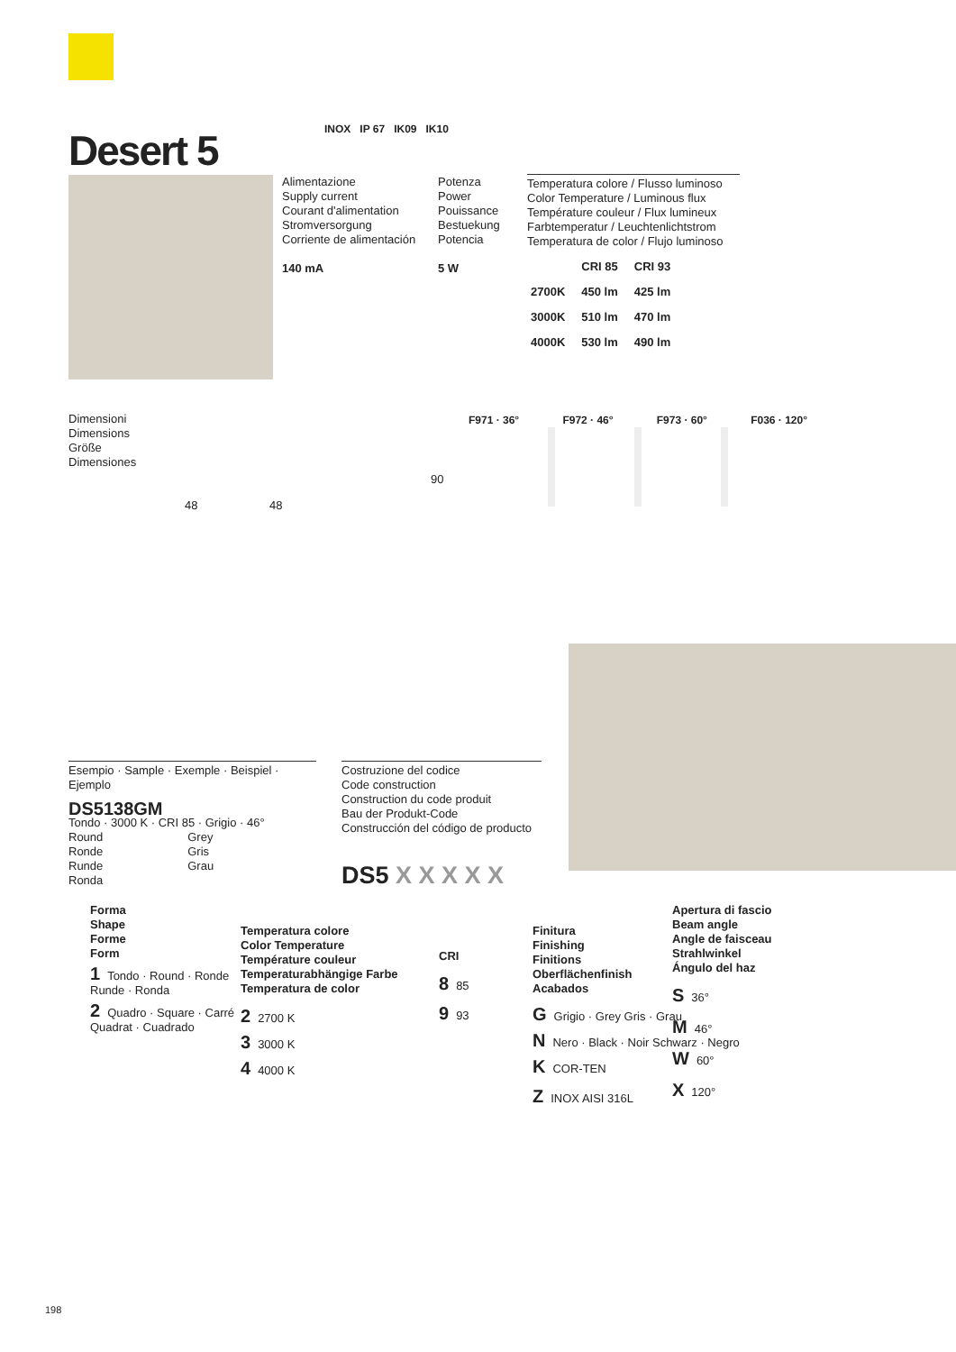Desert 5 INOX IP 67 IK09 IK10
Alimentazione
Supply current
Courant d'alimentation
Stromversorgung
Corriente de alimentación
140 mA
Potenza
Power
Pouissance
Bestuekung
Potencia
5 W
Temperatura colore / Flusso luminoso
Color Temperature / Luminous flux
Température couleur / Flux lumineux
Farbtemperatur / Leuchtenlichtstrom
Temperatura de color / Flujo luminoso
| | CRI 85 | CRI 93 |
| --- | --- | --- |
| 2700K | 450 lm | 425 lm |
| 3000K | 510 lm | 470 lm |
| 4000K | 530 lm | 490 lm |
Dimensioni
Dimensions
Größe
Dimensiones
48 48
90
F971 · 36° F972 · 46° F973 · 60° F036 · 120°
Esempio · Sample · Exemple · Beispiel · Ejemplo
DS5138GM
Tondo · 3000 K · CRI 85 · Grigio · 46°
Round Grey
Ronde Gris
Runde Grau
Ronda
Costruzione del codice
Code construction
Construction du code produit
Bau der Produkt-Code
Construcción del código de producto
DS5 X X X X X
Forma
Shape
Forme
Form
1 Tondo · Round · Ronde
Runde · Ronda
2 Quadro · Square · Carré
Quadrat · Cuadrado
Temperatura colore
Color Temperature
Température couleur
Temperaturabhängige Farbe
Temperatura de color
2 2700 K
3 3000 K
4 4000 K
CRI
8 85
9 93
Finitura
Finishing
Finitions
Oberflächenfinish
Acabados
G Grigio · Grey Gris · Grau
N Nero · Black · Noir Schwarz · Negro
K COR-TEN
Z INOX AISI 316L
Apertura di fascio
Beam angle
Angle de faisceau
Strahlwinkel
Ángulo del haz
S 36°
M 46°
W 60°
X 120°
198